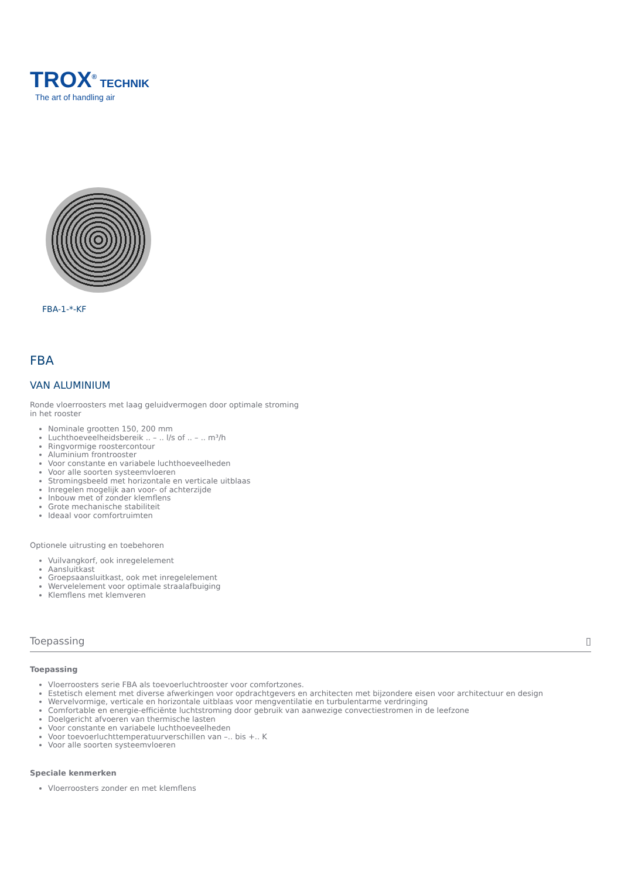TROX<sup>®</sup> TECHNIK
The art of handling air
FBA-1-*-KF
FBA
VAN ALUMINIUM
Ronde vloerroosters met laag geluidvermogen door optimale stroming in het rooster
Nominale grootten 150, 200 mm
Luchthoeveelheidsbereik .. – .. l/s of .. – .. m³/h
Ringvormige roostercontour
Aluminium frontrooster
Voor constante en variabele luchthoeveelheden
Voor alle soorten systeemvloeren
Stromingsbeeld met horizontale en verticale uitblaas
Inregelen mogelijk aan voor- of achterzijde
Inbouw met of zonder klemflens
Grote mechanische stabiliteit
Ideaal voor comfortruimten
Optionele uitrusting en toebehoren
Vuilvangkorf, ook inregelelement
Aansluitkast
Groepsaansluitkast, ook met inregelelement
Wervelelement voor optimale straalafbuiging
Klemflens met klemveren
Toepassing ▯
Toepassing
Vloerroosters serie FBA als toevoerluchtrooster voor comfortzones.
Estetisch element met diverse afwerkingen voor opdrachtgevers en architecten met bijzondere eisen voor architectuur en design
Wervelvormige, verticale en horizontale uitblaas voor mengventilatie en turbulentarme verdringing
Comfortable en energie-efficiënte luchtstroming door gebruik van aanwezige convectiestromen in de leefzone
Doelgericht afvoeren van thermische lasten
Voor constante en variabele luchthoeveelheden
Voor toevoerluchttemperatuurverschillen van –.. bis +.. K
Voor alle soorten systeemvloeren
Speciale kenmerken
Vloerroosters zonder en met klemflens